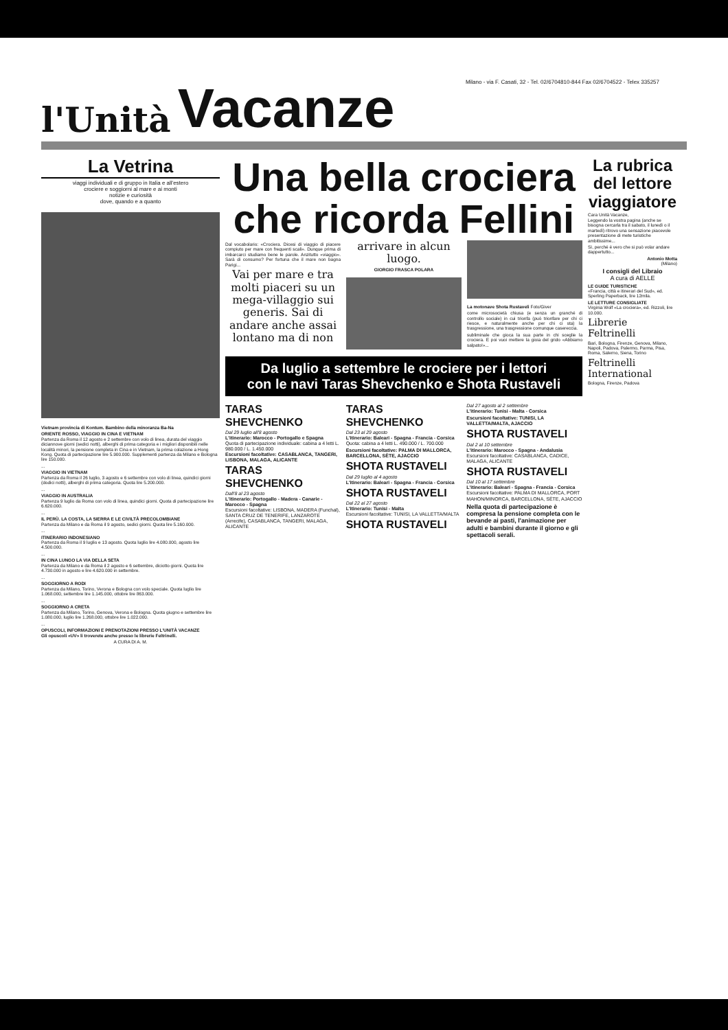Milano - via F. Casati, 32 - Tel. 02/6704810-844 Fax 02/6704522 - Telex 335257
l'Unità Vacanze
La Vetrina
viaggi individuali e di gruppo in Italia e all'estero
crociere e soggiorni al mare e ai monti
notizie e curiosità
dove, quando e a quanto
Vietnam provincia di Kontum. Bambino della minoranza Ba-Na
ORIENTE ROSSO, VIAGGIO IN CINA E VIETNAM
Partenza da Roma il 12 agosto e 2 settembre con volo di linea, durata del viaggio diciannove giorni (sedici notti), alberghi di prima categoria e i migliori disponibili nelle località minori, la pensione completa in Cina e in Vietnam, la prima colazione a Hong Kong. Quota di partecipazione lire 5.900.000. Supplementi partenza da Milano e Bologna lire 150.000.
...
VIAGGIO IN VIETNAM
Partenza da Roma il 26 luglio, 3 agosto e 6 settembre con volo di linea, quindici giorni (dodici notti), alberghi di prima categoria. Quota lire 5.200.000.
...
VIAGGIO IN AUSTRALIA
Partenza 9 luglio da Roma con volo di linea, quindici giorni. Quota di partecipazione lire 6.620.000.
...
IL PERÙ. LA COSTA, LA SIERRA E LE CIVILTÀ PRECOLOMBIANE
Partenza da Milano e da Roma il 9 agosto, sedici giorni. Quota lire 5.160.000.
...
ITINERARIO INDONESIANO
Partenza da Roma il 9 luglio e 13 agosto. Quota luglio lire 4.080.000, agosto lire 4.500.000.
...
IN CINA LUNGO LA VIA DELLA SETA
Partenza da Milano e da Roma il 2 agosto e 6 settembre, diciotto giorni. Quota lire 4.730.000 in agosto e lire 4.620.000 in settembre.
...
SOGGIORNO A RODI
Partenza da Milano, Torino, Verona e Bologna con volo speciale. Quota luglio lire 1.068.000, settembre lire 1.145.000, ottobre lire 863.000.
...
SOGGIORNO A CRETA
Partenza da Milano, Torino, Genova, Verona e Bologna. Quota giugno e settembre lire 1.080.000, luglio lire 1.268.000, ottobre lire 1.022.000.
...
OPUSCOLI, INFORMAZIONI E PRENOTAZIONI PRESSO L'UNITÀ VACANZE
Gli opuscoli «UV» li troverete anche presso le librerie Feltrinelli.
A CURA DI A. M.
Una bella crociera
che ricorda Fellini
Dal vocabolario: «Crociera. Dicesi di viaggio di piacere compiuto per mare con frequenti scali». Dunque prima di imbarcarci studiamo bene le parole. Anzitutto «viaggio». Sarà di consumo? Per fortuna che il mare non bagna Parigi...
Vai per mare e tra molti piaceri su un mega-villaggio sui generis. Sai di andare anche assai lontano ma di non arrivare in alcun luogo.
GIORGIO FRASCA POLARA
La motonave Shota Rustaveli Foto/Giver
come microsocietà chiusa (e senza un granché di controllo sociale) in cui trionfa (può trionfare per chi ci riesce, e naturalmente anche per chi ci sta) la trasgressione, una trasgressione comunque casereccia.
subliminale che gioca la sua parte in chi sceglie la crociera. E poi vuoi mettere la gioia del grido «Abbiamo salpato!»...
Da luglio a settembre le crociere per i lettori
con le navi Taras Shevchenko e Shota Rustaveli
TARAS SHEVCHENKO
Dal 29 luglio all'8 agosto
L'itinerario: Marocco - Portogallo e Spagna
Quota di partecipazione individuale: cabina a 4 letti L. 980.000 / L. 1.450.000
Escursioni facoltative: CASABLANCA, TANGERI, LISBONA, MALAGA, ALICANTE
TARAS SHEVCHENKO
Dall'8 al 23 agosto
L'itinerario: Portogallo - Madera - Canarie - Marocco - Spagna
Escursioni facoltative: LISBONA, MADERA (Funchal), SANTA CRUZ DE TENERIFE, LANZAROTE (Arrecife), CASABLANCA, TANGERI, MALAGA, ALICANTE
TARAS SHEVCHENKO
Dal 23 al 29 agosto
L'itinerario: Baleari - Spagna - Francia - Corsica
Quota: cabina a 4 letti L. 490.000 / L. 700.000
Escursioni facoltative: PALMA DI MALLORCA, BARCELLONA, SÈTE, AJACCIO
SHOTA RUSTAVELI
Dal 29 luglio al 4 agosto
L'itinerario: Baleari - Spagna - Francia - Corsica
SHOTA RUSTAVELI
Dal 22 al 27 agosto
L'itinerario: Tunisi - Malta
Escursioni facoltative: TUNISI, LA VALLETTA/MALTA
SHOTA RUSTAVELI
Dal 27 agosto al 2 settembre
L'itinerario: Tunisi - Malta - Corsica
Escursioni facoltative: TUNISI, LA VALLETTA/MALTA, AJACCIO
SHOTA RUSTAVELI
Dal 2 al 10 settembre
L'itinerario: Marocco - Spagna - Andalusia
Escursioni facoltative: CASABLANCA, CADICE, MALAGA, ALICANTE
SHOTA RUSTAVELI
Dal 10 al 17 settembre
L'itinerario: Baleari - Spagna - Francia - Corsica
Escursioni facoltative: PALMA DI MALLORCA, PORT MAHON/MINORCA, BARCELLONA, SÈTE, AJACCIO
Nella quota di partecipazione è compresa la pensione completa con le bevande ai pasti, l'animazione per adulti e bambini durante il giorno e gli spettacoli serali.
La rubrica del lettore viaggiatore
Cara Unità Vacanze,
Leggendo la vostra pagina (anche se bisogna cercarla tra il sabato, il lunedì o il martedì) ritrovo una sensazione piacevole presentazione di mete turistiche ambitissime...
Sì, perché è vero che si può volar andare dappertutto...
Antonio Motta
(Milano)
I consigli del Libraio
A cura di AELLE
LE GUIDE TURISTICHE
«Francia, città e itinerari del Sud», ed. Sperling Paperback, lire 12mila.
LE LETTURE CONSIGLIATE
Virginia Wolf «La crociera», ed. Rizzoli, lire 10.000.
Librerie Feltrinelli
Bari, Bologna, Firenze, Genova, Milano, Napoli, Padova, Palermo, Parma, Pisa, Roma, Salerno, Siena, Torino
Feltrinelli International
Bologna, Firenze, Padova